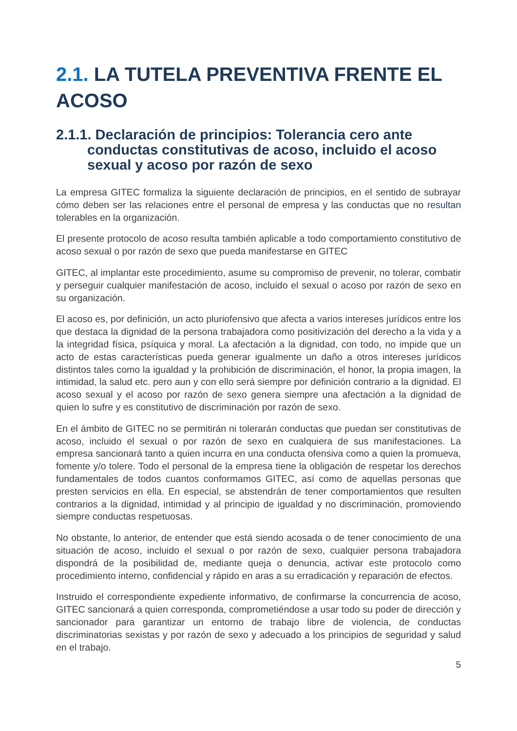2.1. LA TUTELA PREVENTIVA FRENTE EL ACOSO
2.1.1. Declaración de principios: Tolerancia cero ante conductas constitutivas de acoso, incluido el acoso sexual y acoso por razón de sexo
La empresa GITEC formaliza la siguiente declaración de principios, en el sentido de subrayar cómo deben ser las relaciones entre el personal de empresa y las conductas que no resultan tolerables en la organización.
El presente protocolo de acoso resulta también aplicable a todo comportamiento constitutivo de acoso sexual o por razón de sexo que pueda manifestarse en GITEC
GITEC, al implantar este procedimiento, asume su compromiso de prevenir, no tolerar, combatir y perseguir cualquier manifestación de acoso, incluido el sexual o acoso por razón de sexo en su organización.
El acoso es, por definición, un acto pluriofensivo que afecta a varios intereses jurídicos entre los que destaca la dignidad de la persona trabajadora como positivización del derecho a la vida y a la integridad física, psíquica y moral. La afectación a la dignidad, con todo, no impide que un acto de estas características pueda generar igualmente un daño a otros intereses jurídicos distintos tales como la igualdad y la prohibición de discriminación, el honor, la propia imagen, la intimidad, la salud etc. pero aun y con ello será siempre por definición contrario a la dignidad. El acoso sexual y el acoso por razón de sexo genera siempre una afectación a la dignidad de quien lo sufre y es constitutivo de discriminación por razón de sexo.
En el ámbito de GITEC no se permitirán ni tolerarán conductas que puedan ser constitutivas de acoso, incluido el sexual o por razón de sexo en cualquiera de sus manifestaciones. La empresa sancionará tanto a quien incurra en una conducta ofensiva como a quien la promueva, fomente y/o tolere. Todo el personal de la empresa tiene la obligación de respetar los derechos fundamentales de todos cuantos conformamos GITEC, así como de aquellas personas que presten servicios en ella. En especial, se abstendrán de tener comportamientos que resulten contrarios a la dignidad, intimidad y al principio de igualdad y no discriminación, promoviendo siempre conductas respetuosas.
No obstante, lo anterior, de entender que está siendo acosada o de tener conocimiento de una situación de acoso, incluido el sexual o por razón de sexo, cualquier persona trabajadora dispondrá de la posibilidad de, mediante queja o denuncia, activar este protocolo como procedimiento interno, confidencial y rápido en aras a su erradicación y reparación de efectos.
Instruido el correspondiente expediente informativo, de confirmarse la concurrencia de acoso, GITEC sancionará a quien corresponda, comprometiéndose a usar todo su poder de dirección y sancionador para garantizar un entorno de trabajo libre de violencia, de conductas discriminatorias sexistas y por razón de sexo y adecuado a los principios de seguridad y salud en el trabajo.
5